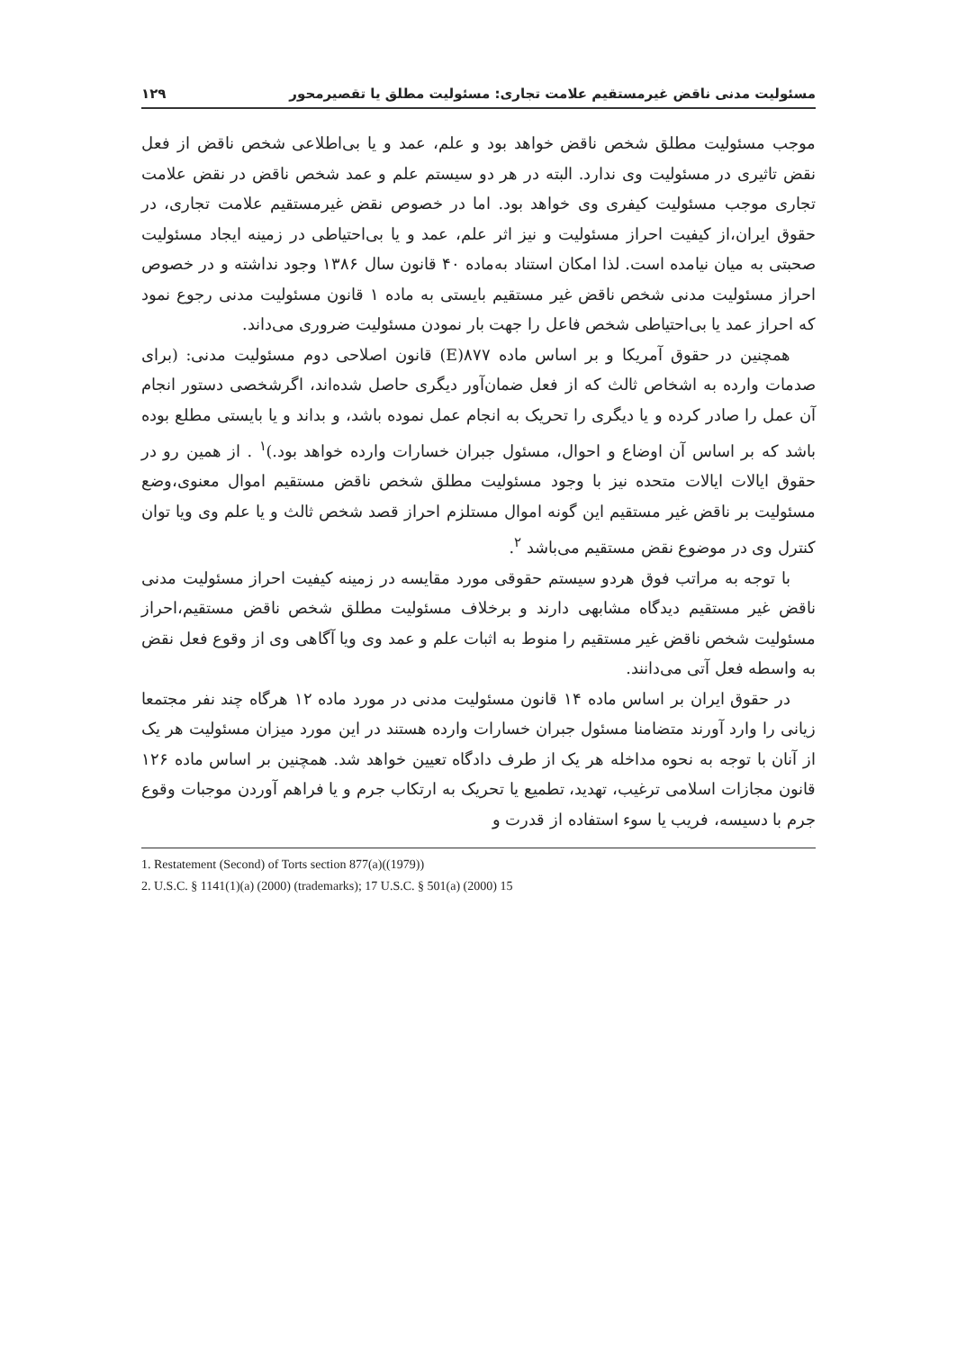مسئولیت مدنی ناقض غیرمستقیم علامت تجاری: مسئولیت مطلق یا تقصیرمحور ۱۲۹
موجب مسئولیت مطلق شخص ناقض خواهد بود و علم، عمد و یا بی‌اطلاعی شخص ناقض از فعل نقض تاثیری در مسئولیت وی ندارد. البته در هر دو سیستم علم و عمد شخص ناقض در نقض علامت تجاری موجب مسئولیت کیفری وی خواهد بود. اما در خصوص نقض غیرمستقیم علامت تجاری، در حقوق ایران،از کیفیت احراز مسئولیت و نیز اثر علم، عمد و یا بی‌احتیاطی در زمینه ایجاد مسئولیت صحبتی به میان نیامده است. لذا امکان استناد به‌ماده ۴۰ قانون سال ۱۳۸۶ وجود نداشته و در خصوص احراز مسئولیت مدنی شخص ناقض غیر مستقیم بایستی به ماده ۱ قانون مسئولیت مدنی رجوع نمود که احراز عمد یا بی‌احتیاطی شخص فاعل را جهت بار نمودن مسئولیت ضروری می‌داند.
همچنین در حقوق آمریکا و بر اساس ماده ۸۷۷(E) قانون اصلاحی دوم مسئولیت مدنی: (برای صدمات وارده به اشخاص ثالث که از فعل ضمان‌آور دیگری حاصل شده‌اند، اگرشخصی دستور انجام آن عمل را صادر کرده و یا دیگری را تحریک به انجام عمل نموده باشد، و بداند و یا بایستی مطلع بوده باشد که بر اساس آن اوضاع و احوال، مسئول جبران خسارات وارده خواهد بود.)<sup>۱</sup> . از همین رو در حقوق ایالات ایالات متحده نیز با وجود مسئولیت مطلق شخص ناقض مستقیم اموال معنوی،وضع مسئولیت بر ناقض غیر مستقیم این گونه اموال مستلزم احراز قصد شخص ثالث و یا علم وی ویا توان کنترل وی در موضوع نقض مستقیم می‌باشد <sup>۲</sup>.
با توجه به مراتب فوق هردو سیستم حقوقی مورد مقایسه در زمینه کیفیت احراز مسئولیت مدنی ناقض غیر مستقیم دیدگاه مشابهی دارند و برخلاف مسئولیت مطلق شخص ناقض مستقیم،احراز مسئولیت شخص ناقض غیر مستقیم را منوط به اثبات علم و عمد وی ویا آگاهی وی از وقوع فعل نقض به واسطه فعل آتی می‌دانند.
در حقوق ایران بر اساس ماده ۱۴ قانون مسئولیت مدنی در مورد ماده ۱۲ هرگاه چند نفر مجتمعا زیانی را وارد آورند متضامنا مسئول جبران خسارات وارده هستند در این مورد میزان مسئولیت هر یک از آنان با توجه به نحوه مداخله هر یک از طرف دادگاه تعیین خواهد شد. همچنین بر اساس ماده ۱۲۶ قانون مجازات اسلامی ترغیب، تهدید، تطمیع یا تحریک به ارتکاب جرم و یا فراهم آوردن موجبات وقوع جرم با دسیسه، فریب یا سوء استفاده از قدرت و
1. Restatement (Second) of Torts section 877(a)((1979))
2. U.S.C. § 1141(1)(a) (2000) (trademarks); 17 U.S.C. § 501(a) (2000) 15